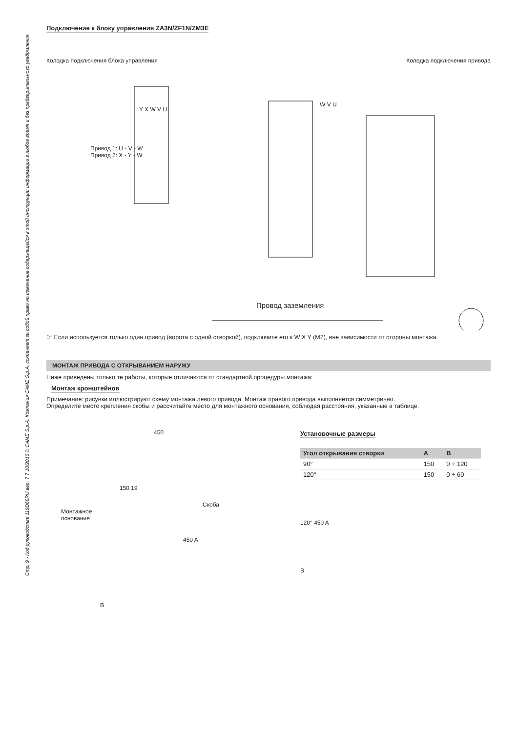Стр. 9 - Код руководства 119D69RU вер. 7 7 10/2016 © CAME S.p.A. Компания CAME S.p.A. сохраняет за собой право на изменение содержащейся в этой инструкции информации в любое время и без предварительного уведомления.
Подключение к блоку управления ZA3N/ZF1N/ZM3E
Колодка подключения блока управления
Колодка подключения привода
Привод 1: U - V - W
Привод 2: X - Y - W
Y X W V U
W V U
Провод заземления
☞ Если используется только один привод (ворота с одной створкой), подключите его к W X Y (M2), вне зависимости от стороны монтажа.
МОНТАЖ ПРИВОДА С ОТКРЫВАНИЕМ НАРУЖУ
Ниже приведены только те работы, которые отличаются от стандартной процедуры монтажа:
Монтаж кронштейнов
Примечание: рисунки иллюстрируют схему монтажа левого привода. Монтаж правого привода выполняется симметрично.
Определите место крепления скобы и рассчитайте место для монтажного основания, соблюдая расстояния, указанные в таблице.
450
150 19
Скоба
Монтажное
основание
450 A
B
Установочные размеры
| Угол открывания створки | A | B |
| --- | --- | --- |
| 90° | 150 | 0 ÷ 120 |
| 120° | 150 | 0 ÷ 60 |
120° 450 A
B